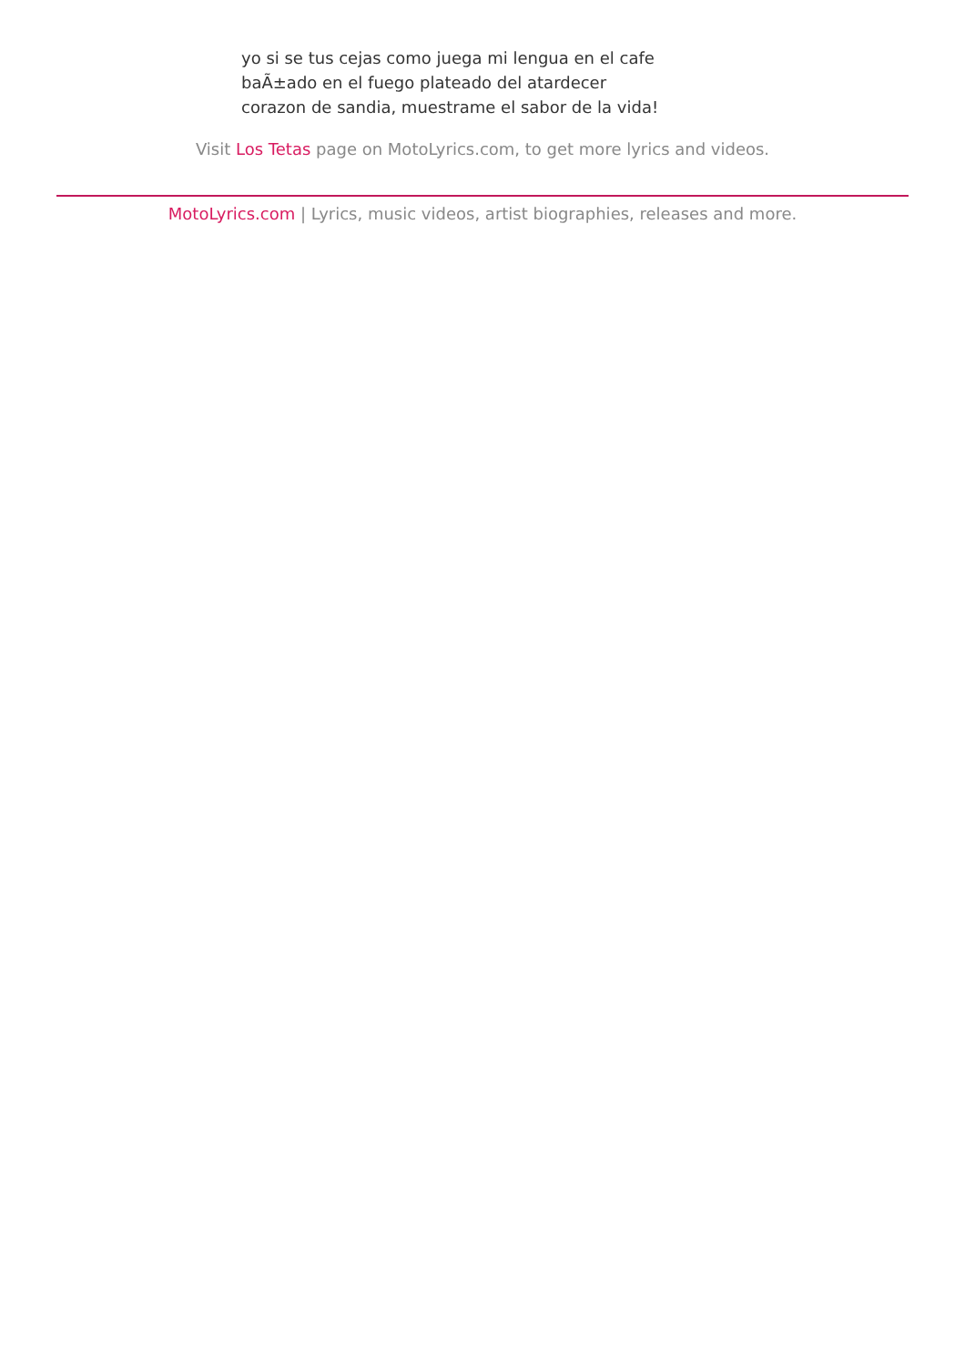yo si se tus cejas como juega mi lengua en el cafe
baÃ±ado en el fuego plateado del atardecer
corazon de sandia, muestrame el sabor de la vida!
Visit Los Tetas page on MotoLyrics.com, to get more lyrics and videos.
MotoLyrics.com | Lyrics, music videos, artist biographies, releases and more.